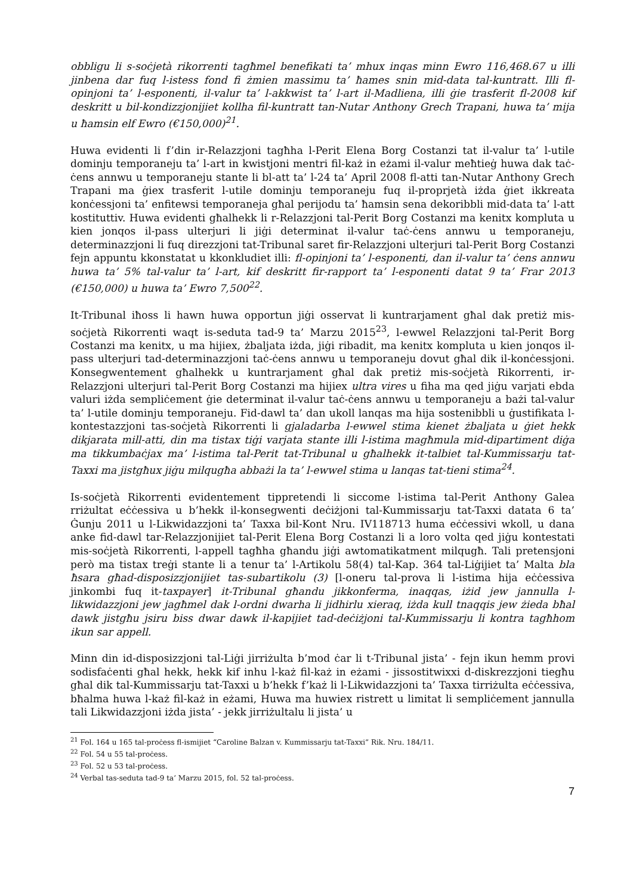obbligu li s-soċjetà rikorrenti tagħmel benefikati ta’ mhux inqas minn Ewro 116,468.67 u illi jinbena dar fuq l-istess fond fi żmien massimu ta’ ħames snin mid-data tal-kuntratt. Illi fl-opinjoni ta’ l-esponenti, il-valur ta’ l-akkwist ta’ l-art il-Madliena, illi ġie trasferit fl-2008 kif deskritt u bil-kondizzjonijiet kollha fil-kuntratt tan-Nutar Anthony Grech Trapani, huwa ta’ mija u ħamsin elf Ewro (€150,000)<sup>21</sup>.
Huwa evidenti li f’din ir-Relazzjoni tagħha l-Perit Elena Borg Costanzi tat il-valur ta’ l-utile dominju temporaneju ta’ l-art in kwistjoni mentri fil-każ in eżami il-valur meħtieġ huwa dak taċ-ċens annwu u temporaneju stante li bl-att ta’ l-24 ta’ April 2008 fl-atti tan-Nutar Anthony Grech Trapani ma ġiex trasferit l-utile dominju temporaneju fuq il-proprjetà iżda ġiet ikkreata konċessjoni ta’ enfitewsi temporaneja għal perijodu ta’ ħamsin sena dekoribbli mid-data ta’ l-att kostituttiv. Huwa evidenti għalhekk li r-Relazzjoni tal-Perit Borg Costanzi ma kenitx kompluta u kien jonqos il-pass ulterjuri li jiġi determinat il-valur taċ-ċens annwu u temporaneju, determinazzjoni li fuq direzzjoni tat-Tribunal saret fir-Relazzjoni ulterjuri tal-Perit Borg Costanzi fejn appuntu kkonstatat u kkonkludiet illi: fl-opinjoni ta’ l-esponenti, dan il-valur ta’ ċens annwu huwa ta’ 5% tal-valur ta’ l-art, kif deskritt fir-rapport ta’ l-esponenti datat 9 ta’ Frar 2013 (€150,000) u huwa ta’ Ewro 7,500<sup>22</sup>.
It-Tribunal iħoss li hawn huwa opportun jiġi osservat li kuntrarjament għal dak pretiż mis-soċjetà Rikorrenti waqt is-seduta tad-9 ta’ Marzu 2015<sup>23</sup>, l-ewwel Relazzjoni tal-Perit Borg Costanzi ma kenitx, u ma hijiex, żbaljata iżda, jiġi ribadit, ma kenitx kompluta u kien jonqos il-pass ulterjuri tad-determinazzjoni taċ-ċens annwu u temporaneju dovut għal dik il-konċessjoni. Konsegwentement għalhekk u kuntrarjament għal dak pretiż mis-soċjetà Rikorrenti, ir-Relazzjoni ulterjuri tal-Perit Borg Costanzi ma hijiex ultra vires u fiha ma qed jiġu varjati ebda valuri iżda sempliċement ġie determinat il-valur taċ-ċens annwu u temporaneju a bażi tal-valur ta’ l-utile dominju temporaneju. Fid-dawl ta’ dan ukoll lanqas ma hija sostenibbli u ġustifikata l-kontestazzjoni tas-soċjetà Rikorrenti li gjaladarba l-ewwel stima kienet żbaljata u ġiet hekk dikjarata mill-atti, din ma tistax tiġi varjata stante illi l-istima magħmula mid-dipartiment diġa ma tikkumbaċjax ma’ l-istima tal-Perit tat-Tribunal u għalhekk it-talbiet tal-Kummissarju tat-Taxxi ma jistgħux jiġu milqugħa abbażi la ta’ l-ewwel stima u lanqas tat-tieni stima<sup>24</sup>.
Is-soċjetà Rikorrenti evidentement tippretendi li siccome l-istima tal-Perit Anthony Galea rriżultat eċċessiva u b’hekk il-konsegwenti deċiżjoni tal-Kummissarju tat-Taxxi datata 6 ta’ Ġunju 2011 u l-Likwidazzjoni ta’ Taxxa bil-Kont Nru. IV118713 huma eċċessivi wkoll, u dana anke fid-dawl tar-Relazzjonijiet tal-Perit Elena Borg Costanzi li a loro volta qed jiġu kontestati mis-soċjetà Rikorrenti, l-appell tagħha għandu jiġi awtomatikatment milqugħ. Tali pretensjoni però ma tistax treġi stante li a tenur ta’ l-Artikolu 58(4) tal-Kap. 364 tal-Liġijiet ta’ Malta bla ħsara għad-disposizzjonijiet tas-subartikolu (3) [l-oneru tal-prova li l-istima hija eċċessiva jinkombi fuq it-taxpayer] it-Tribunal għandu jikkonferma, inaqqas, iżid jew jannulla l-likwidazzjoni jew jagħmel dak l-ordni dwarha li jidhirlu xieraq, iżda kull tnaqqis jew żieda bħal dawk jistgħu jsiru biss dwar dawk il-kapijiet tad-deċiżjoni tal-Kummissarju li kontra tagħhom ikun sar appell.
Minn din id-disposizzjoni tal-Liġi jirriżulta b’mod ċar li t-Tribunal jista’ - fejn ikun hemm provi sodisfaċenti għal hekk, hekk kif inhu l-każ fil-każ in eżami - jissostitwixxi d-diskrezzjoni tiegħu għal dik tal-Kummissarju tat-Taxxi u b’hekk f’każ li l-Likwidazzjoni ta’ Taxxa tirriżulta eċċessiva, bħalma huwa l-każ fil-każ in eżami, Huwa ma huwiex ristrett u limitat li sempliċement jannulla tali Likwidazzjoni iżda jista’ - jekk jirriżultalu li jista’ u
<sup>21</sup> Fol. 164 u 165 tal-proċess fl-ismijiet “Caroline Balzan v. Kummissarju tat-Taxxi” Rik. Nru. 184/11.
<sup>22</sup> Fol. 54 u 55 tal-proċess.
<sup>23</sup> Fol. 52 u 53 tal-proċess.
<sup>24</sup> Verbal tas-seduta tad-9 ta’ Marzu 2015, fol. 52 tal-proċess.
7